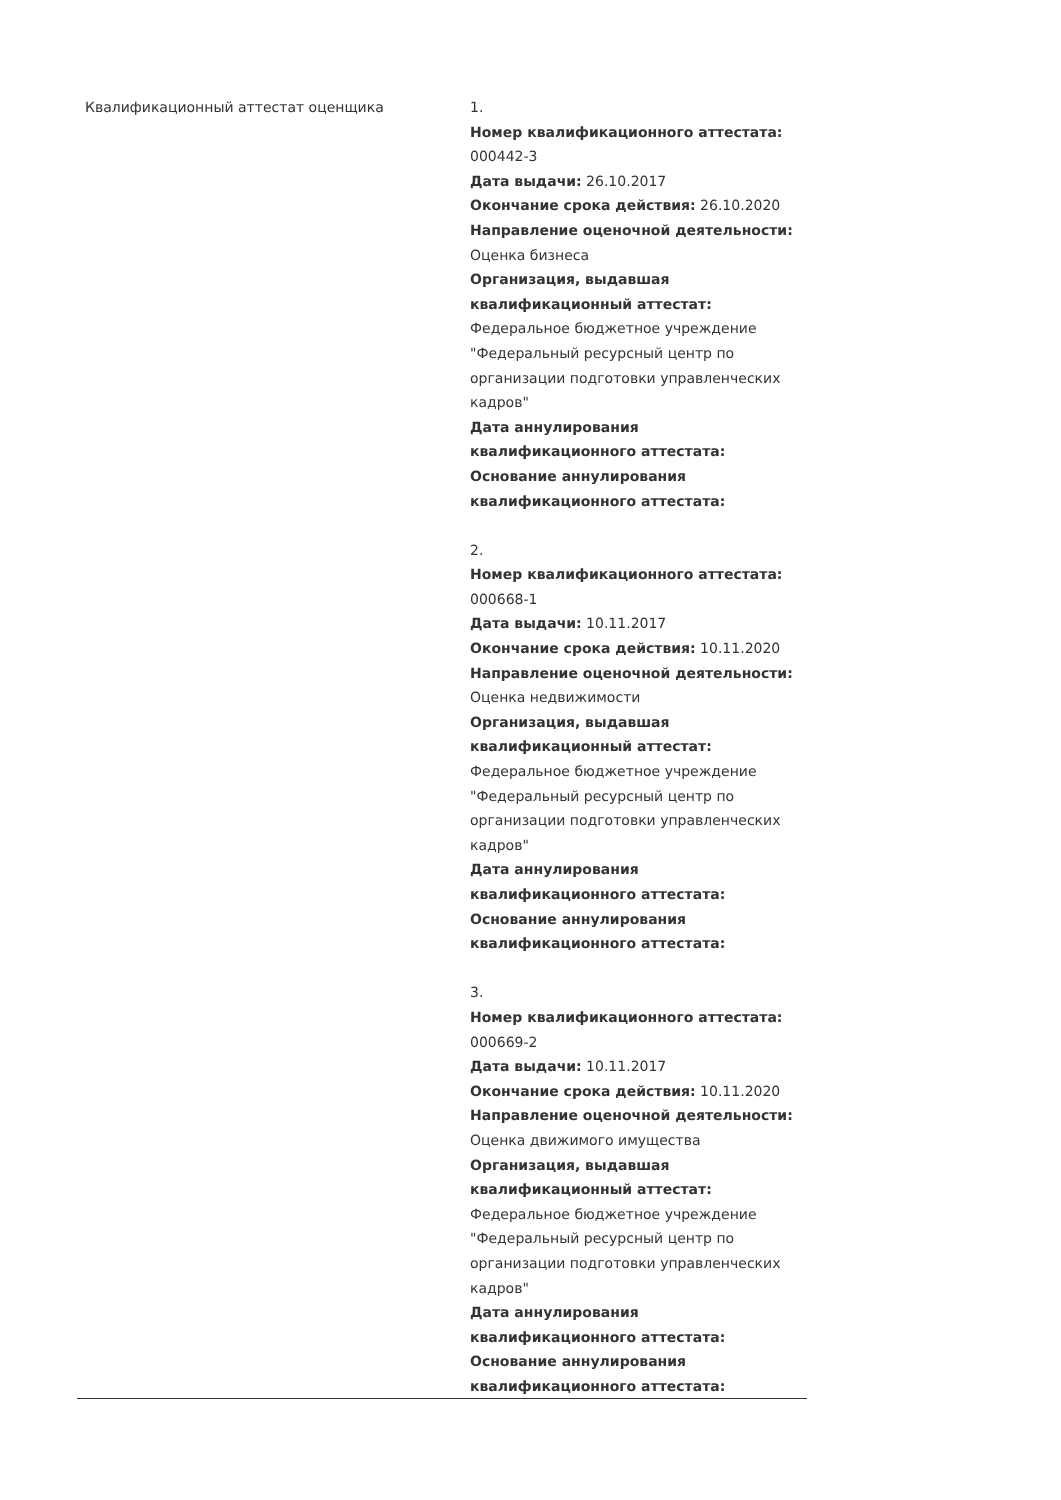| Квалификационный аттестат оценщика | 1. Номер квалификационного аттестата: 000442-3 Дата выдачи: 26.10.2017 Окончание срока действия: 26.10.2020 Направление оценочной деятельности: Оценка бизнеса Организация, выдавшая квалификационный аттестат: Федеральное бюджетное учреждение "Федеральный ресурсный центр по организации подготовки управленческих кадров" Дата аннулирования квалификационного аттестата: Основание аннулирования квалификационного аттестата: 2. Номер квалификационного аттестата: 000668-1 Дата выдачи: 10.11.2017 Окончание срока действия: 10.11.2020 Направление оценочной деятельности: Оценка недвижимости Организация, выдавшая квалификационный аттестат: Федеральное бюджетное учреждение "Федеральный ресурсный центр по организации подготовки управленческих кадров" Дата аннулирования квалификационного аттестата: Основание аннулирования квалификационного аттестата: 3. Номер квалификационного аттестата: 000669-2 Дата выдачи: 10.11.2017 Окончание срока действия: 10.11.2020 Направление оценочной деятельности: Оценка движимого имущества Организация, выдавшая квалификационный аттестат: Федеральное бюджетное учреждение "Федеральный ресурсный центр по организации подготовки управленческих кадров" Дата аннулирования квалификационного аттестата: Основание аннулирования квалификационного аттестата: |